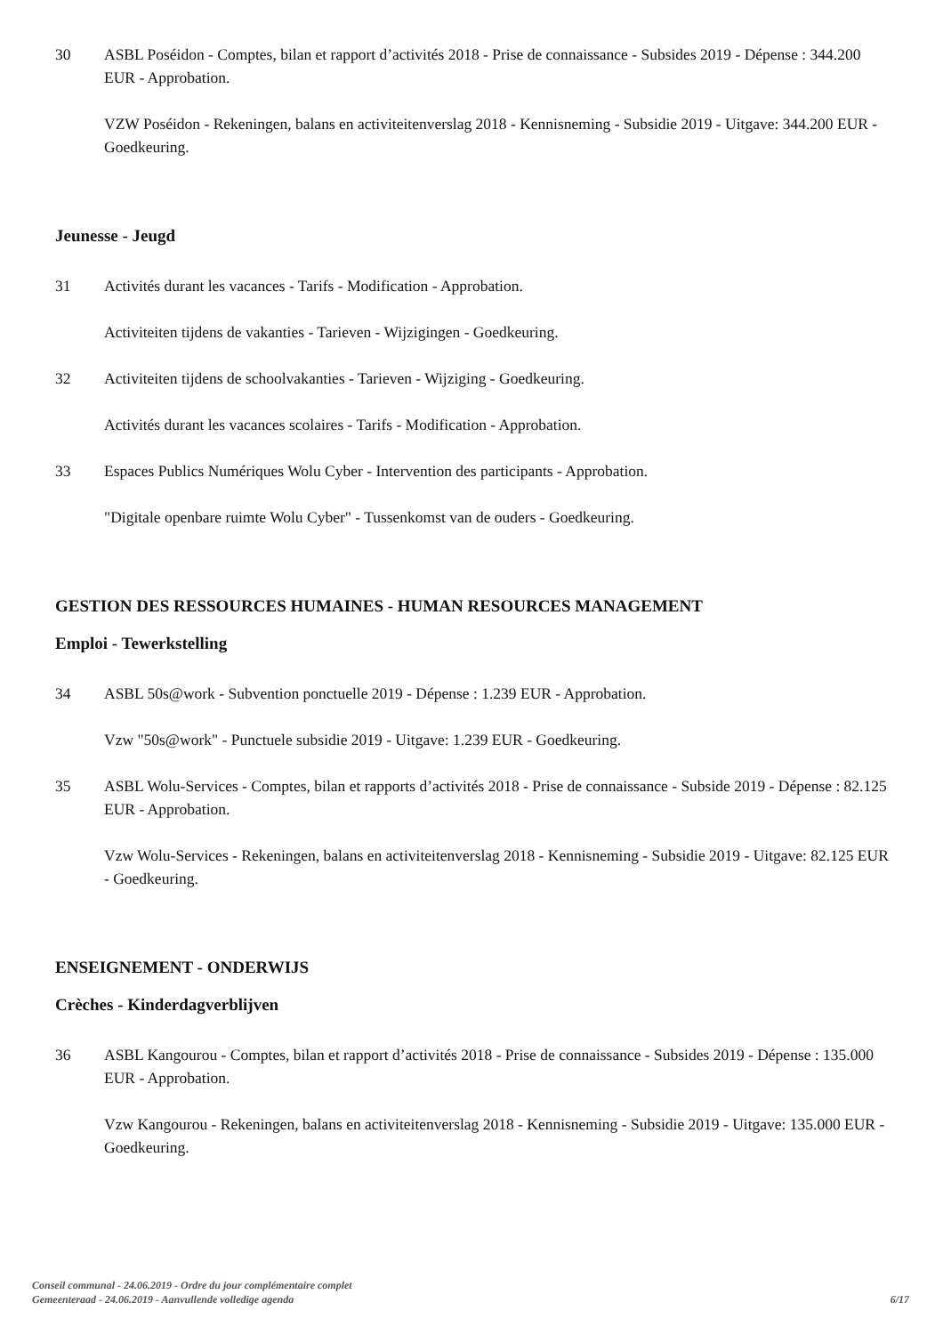30 ASBL Poséidon - Comptes, bilan et rapport d’activités 2018 - Prise de connaissance - Subsides 2019 - Dépense : 344.200 EUR - Approbation.
VZW Poséidon - Rekeningen, balans en activiteitenverslag 2018 - Kennisneming - Subsidie 2019 - Uitgave: 344.200 EUR - Goedkeuring.
Jeunesse - Jeugd
31 Activités durant les vacances - Tarifs - Modification - Approbation.
Activiteiten tijdens de vakanties - Tarieven - Wijzigingen - Goedkeuring.
32 Activiteiten tijdens de schoolvakanties - Tarieven - Wijziging - Goedkeuring.
Activités durant les vacances scolaires - Tarifs - Modification - Approbation.
33 Espaces Publics Numériques Wolu Cyber - Intervention des participants - Approbation.
"Digitale openbare ruimte Wolu Cyber" - Tussenkomst van de ouders - Goedkeuring.
GESTION DES RESSOURCES HUMAINES - HUMAN RESOURCES MANAGEMENT
Emploi - Tewerkstelling
34 ASBL 50s@work - Subvention ponctuelle 2019 - Dépense : 1.239 EUR - Approbation.
Vzw "50s@work" - Punctuele subsidie 2019 - Uitgave: 1.239 EUR - Goedkeuring.
35 ASBL Wolu-Services - Comptes, bilan et rapports d’activités 2018 - Prise de connaissance - Subside 2019 - Dépense : 82.125 EUR - Approbation.
Vzw Wolu-Services - Rekeningen, balans en activiteitenverslag 2018 - Kennisneming - Subsidie 2019 - Uitgave: 82.125 EUR - Goedkeuring.
ENSEIGNEMENT - ONDERWIJS
Crèches - Kinderdagverblijven
36 ASBL Kangourou - Comptes, bilan et rapport d’activités 2018 - Prise de connaissance - Subsides 2019 - Dépense : 135.000 EUR - Approbation.
Vzw Kangourou - Rekeningen, balans en activiteitenverslag 2018 - Kennisneming - Subsidie 2019 - Uitgave: 135.000 EUR - Goedkeuring.
Conseil communal - 24.06.2019 - Ordre du jour complémentaire complet
Gemeenteraad - 24.06.2019 - Aanvullende volledige agenda
6/17